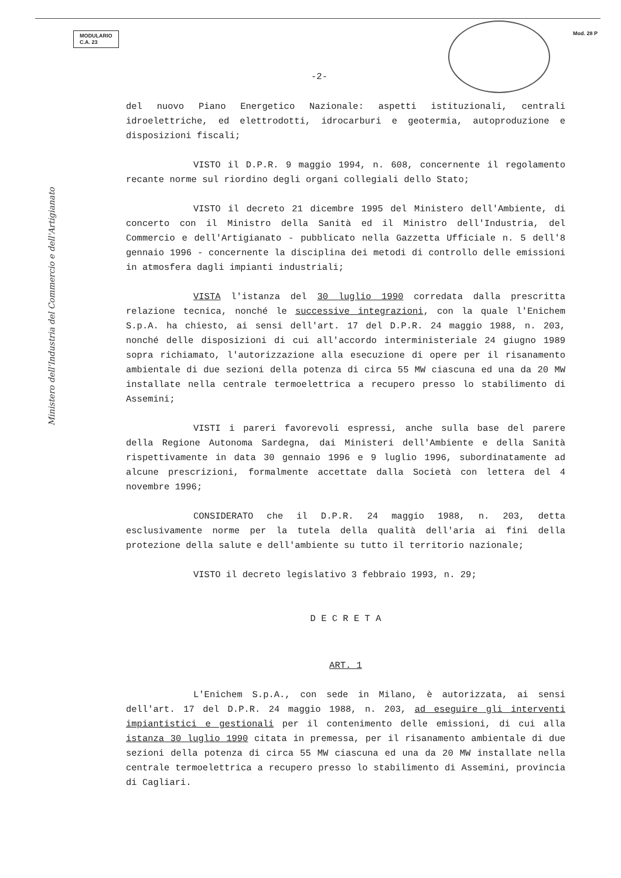MODULARIO
C.A. 23
Mod. 28 P
-2-
del nuovo Piano Energetico Nazionale: aspetti istituzionali, centrali idroelettriche, ed elettrodotti, idrocarburi e geotermia, autoproduzione e disposizioni fiscali;
VISTO il D.P.R. 9 maggio 1994, n. 608, concernente il regolamento recante norme sul riordino degli organi collegiali dello Stato;
VISTO il decreto 21 dicembre 1995 del Ministero dell'Ambiente, di concerto con il Ministro della Sanità ed il Ministro dell'Industria, del Commercio e dell'Artigianato - pubblicato nella Gazzetta Ufficiale n. 5 dell'8 gennaio 1996 - concernente la disciplina dei metodi di controllo delle emissioni in atmosfera dagli impianti industriali;
VISTA l'istanza del 30 luglio 1990 corredata dalla prescritta relazione tecnica, nonché le successive integrazioni, con la quale l'Enichem S.p.A. ha chiesto, ai sensi dell'art. 17 del D.P.R. 24 maggio 1988, n. 203, nonché delle disposizioni di cui all'accordo interministeriale 24 giugno 1989 sopra richiamato, l'autorizzazione alla esecuzione di opere per il risanamento ambientale di due sezioni della potenza di circa 55 MW ciascuna ed una da 20 MW installate nella centrale termoelettrica a recupero presso lo stabilimento di Assemini;
VISTI i pareri favorevoli espressi, anche sulla base del parere della Regione Autonoma Sardegna, dai Ministeri dell'Ambiente e della Sanità rispettivamente in data 30 gennaio 1996 e 9 luglio 1996, subordinatamente ad alcune prescrizioni, formalmente accettate dalla Società con lettera del 4 novembre 1996;
CONSIDERATO che il D.P.R. 24 maggio 1988, n. 203, detta esclusivamente norme per la tutela della qualità dell'aria ai fini della protezione della salute e dell'ambiente su tutto il territorio nazionale;
VISTO il decreto legislativo 3 febbraio 1993, n. 29;
D E C R E T A
ART. 1
L'Enichem S.p.A., con sede in Milano, è autorizzata, ai sensi dell'art. 17 del D.P.R. 24 maggio 1988, n. 203, ad eseguire gli interventi impiantistici e gestionali per il contenimento delle emissioni, di cui alla istanza 30 luglio 1990 citata in premessa, per il risanamento ambientale di due sezioni della potenza di circa 55 MW ciascuna ed una da 20 MW installate nella centrale termoelettrica a recupero presso lo stabilimento di Assemini, provincia di Cagliari.
Ministero dell'Industria del Commercio e dell'Artigianato